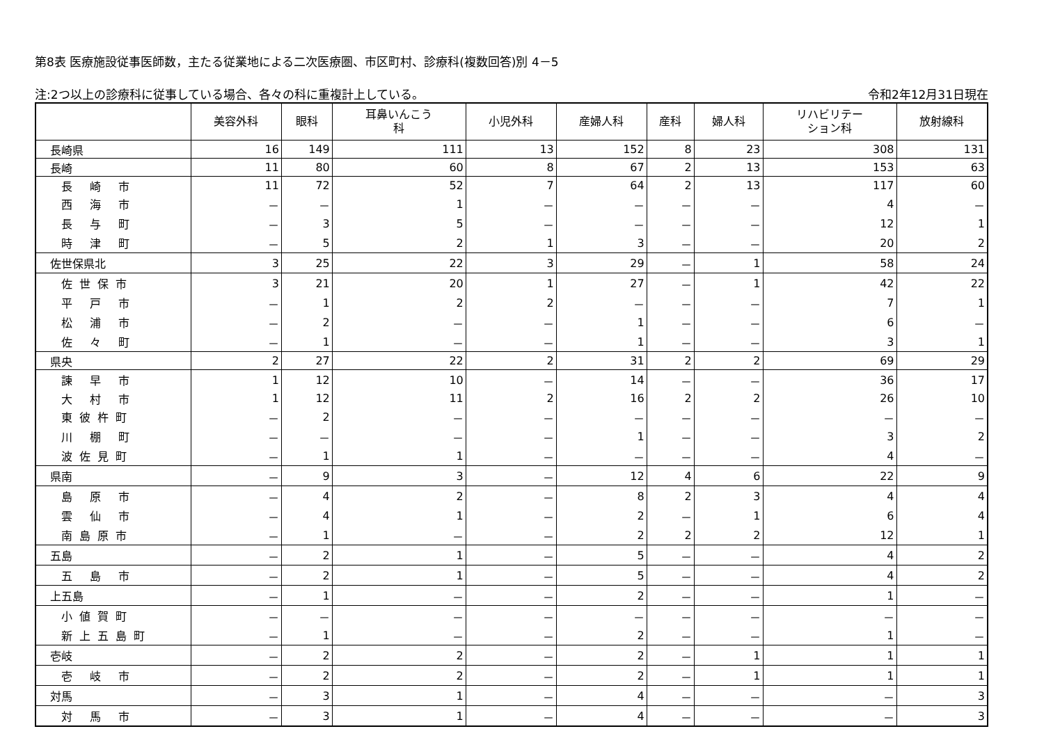第8表 医療施設従事医師数，主たる従業地による二次医療圏、市区町村、診療科(複数回答)別 4－5
注:2つ以上の診療科に従事している場合、各々の科に重複計上している。 令和2年12月31日現在
| | 美容外科 | 眼科 | 耳鼻いんこう 科 | 小児外科 | 産婦人科 | 産科 | 婦人科 | リハビリテー ション科 | 放射線科 |
| --- | --- | --- | --- | --- | --- | --- | --- | --- | --- |
| 長崎県 | 16 | 149 | 111 | 13 | 152 | 8 | 23 | 308 | 131 |
| 長崎 | 11 | 80 | 60 | 8 | 67 | 2 | 13 | 153 | 63 |
| 長 崎 市 | 11 | 72 | 52 | 7 | 64 | 2 | 13 | 117 | 60 |
| 西 海 市 | － | － | 1 | － | － | － | － | 4 | － |
| 長 与 町 | － | 3 | 5 | － | － | － | － | 12 | 1 |
| 時 津 町 | － | 5 | 2 | 1 | 3 | － | － | 20 | 2 |
| 佐世保県北 | 3 | 25 | 22 | 3 | 29 | － | 1 | 58 | 24 |
| 佐世保市 | 3 | 21 | 20 | 1 | 27 | － | 1 | 42 | 22 |
| 平 戸 市 | － | 1 | 2 | 2 | － | － | － | 7 | 1 |
| 松 浦 市 | － | 2 | － | － | 1 | － | － | 6 | － |
| 佐 々 町 | － | 1 | － | － | 1 | － | － | 3 | 1 |
| 県央 | 2 | 27 | 22 | 2 | 31 | 2 | 2 | 69 | 29 |
| 諫 早 市 | 1 | 12 | 10 | － | 14 | － | － | 36 | 17 |
| 大 村 市 | 1 | 12 | 11 | 2 | 16 | 2 | 2 | 26 | 10 |
| 東彼杵町 | － | 2 | － | － | － | － | － | － | － |
| 川 棚 町 | － | － | － | － | 1 | － | － | 3 | 2 |
| 波佐見町 | － | 1 | 1 | － | － | － | － | 4 | － |
| 県南 | － | 9 | 3 | － | 12 | 4 | 6 | 22 | 9 |
| 島 原 市 | － | 4 | 2 | － | 8 | 2 | 3 | 4 | 4 |
| 雲 仙 市 | － | 4 | 1 | － | 2 | － | 1 | 6 | 4 |
| 南島原市 | － | 1 | － | － | 2 | 2 | 2 | 12 | 1 |
| 五島 | － | 2 | 1 | － | 5 | － | － | 4 | 2 |
| 五 島 市 | － | 2 | 1 | － | 5 | － | － | 4 | 2 |
| 上五島 | － | 1 | － | － | 2 | － | － | 1 | － |
| 小値賀町 | － | － | － | － | － | － | － | － | － |
| 新上五島町 | － | 1 | － | － | 2 | － | － | 1 | － |
| 壱岐 | － | 2 | 2 | － | 2 | － | 1 | 1 | 1 |
| 壱 岐 市 | － | 2 | 2 | － | 2 | － | 1 | 1 | 1 |
| 対馬 | － | 3 | 1 | － | 4 | － | － | － | 3 |
| 対 馬 市 | － | 3 | 1 | － | 4 | － | － | － | 3 |